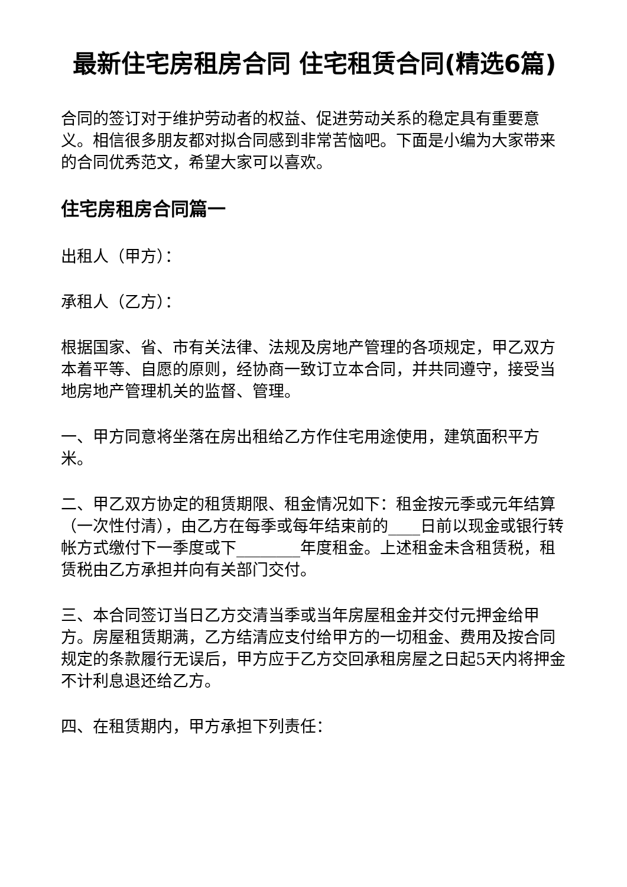最新住宅房租房合同 住宅租赁合同(精选6篇)
合同的签订对于维护劳动者的权益、促进劳动关系的稳定具有重要意义。相信很多朋友都对拟合同感到非常苦恼吧。下面是小编为大家带来的合同优秀范文，希望大家可以喜欢。
住宅房租房合同篇一
出租人（甲方）：
承租人（乙方）：
根据国家、省、市有关法律、法规及房地产管理的各项规定，甲乙双方本着平等、自愿的原则，经协商一致订立本合同，并共同遵守，接受当地房地产管理机关的监督、管理。
一、甲方同意将坐落在房出租给乙方作住宅用途使用，建筑面积平方米。
二、甲乙双方协定的租赁期限、租金情况如下：租金按元季或元年结算（一次性付清），由乙方在每季或每年结束前的____日前以现金或银行转帐方式缴付下一季度或下________年度租金。上述租金未含租赁税，租赁税由乙方承担并向有关部门交付。
三、本合同签订当日乙方交清当季或当年房屋租金并交付元押金给甲方。房屋租赁期满，乙方结清应支付给甲方的一切租金、费用及按合同规定的条款履行无误后，甲方应于乙方交回承租房屋之日起5天内将押金不计利息退还给乙方。
四、在租赁期内，甲方承担下列责任：